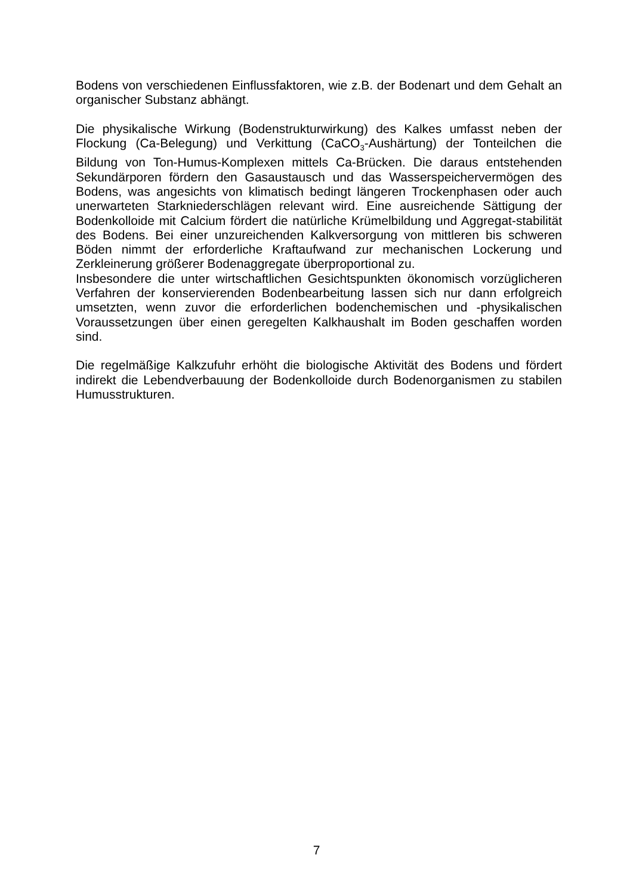Bodens von verschiedenen Einflussfaktoren, wie z.B. der Bodenart und dem Gehalt an organischer Substanz abhängt.
Die physikalische Wirkung (Bodenstrukturwirkung) des Kalkes umfasst neben der Flockung (Ca-Belegung) und Verkittung (CaCO<sub>3</sub>-Aushärtung) der Tonteilchen die Bildung von Ton-Humus-Komplexen mittels Ca-Brücken. Die daraus entstehenden Sekundärporen fördern den Gasaustausch und das Wasserspeichervermögen des Bodens, was angesichts von klimatisch bedingt längeren Trockenphasen oder auch unerwarteten Starkniederschlägen relevant wird. Eine ausreichende Sättigung der Bodenkolloide mit Calcium fördert die natürliche Krümelbildung und Aggregat-stabilität des Bodens. Bei einer unzureichenden Kalkversorgung von mittleren bis schweren Böden nimmt der erforderliche Kraftaufwand zur mechanischen Lockerung und Zerkleinerung größerer Bodenaggregate überproportional zu.
Insbesondere die unter wirtschaftlichen Gesichtspunkten ökonomisch vorzüglicheren Verfahren der konservierenden Bodenbearbeitung lassen sich nur dann erfolgreich umsetzten, wenn zuvor die erforderlichen bodenchemischen und -physikalischen Voraussetzungen über einen geregelten Kalkhaushalt im Boden geschaffen worden sind.
Die regelmäßige Kalkzufuhr erhöht die biologische Aktivität des Bodens und fördert indirekt die Lebendverbauung der Bodenkolloide durch Bodenorganismen zu stabilen Humusstrukturen.
7